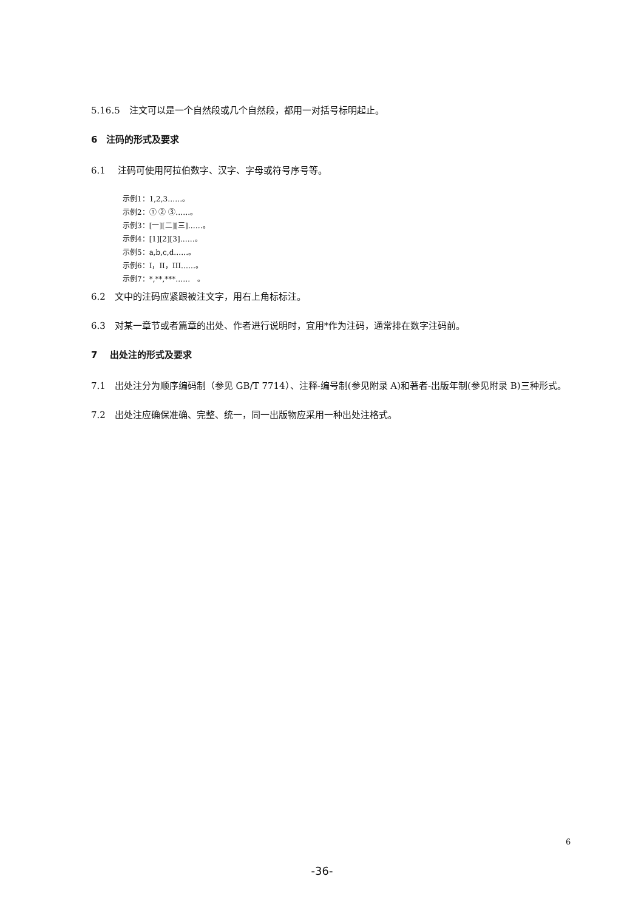5.16.5　注文可以是一个自然段或几个自然段，都用一对括号标明起止。
6　注码的形式及要求
6.1　 注码可使用阿拉伯数字、汉字、字母或符号序号等。
示例1：1,2,3……。
示例2：① ② ③……。
示例3：[一][二][三]……。
示例4：[1][2][3]……。
示例5：a,b,c,d……。
示例6：I，II，III……。
示例7：*,**,***……　。
6.2　文中的注码应紧跟被注文字，用右上角标标注。
6.3　对某一章节或者篇章的出处、作者进行说明时，宜用*作为注码，通常排在数字注码前。
7　 出处注的形式及要求
7.1　出处注分为顺序编码制（参见 GB/T 7714）、注释-编号制(参见附录 A)和著者-出版年制(参见附录 B)三种形式。
7.2　出处注应确保准确、完整、统一，同一出版物应采用一种出处注格式。
6
-36-